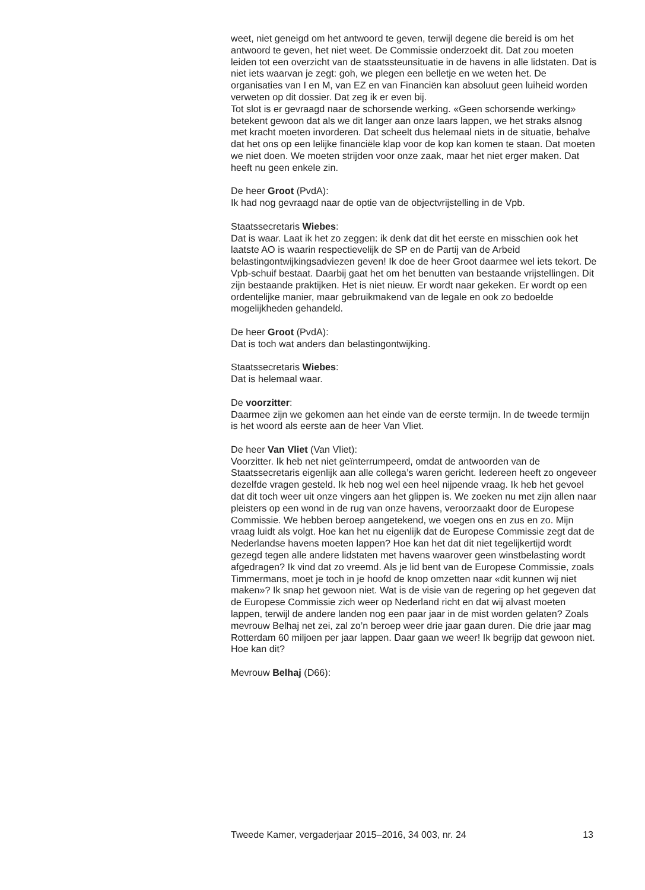weet, niet geneigd om het antwoord te geven, terwijl degene die bereid is om het antwoord te geven, het niet weet. De Commissie onderzoekt dit. Dat zou moeten leiden tot een overzicht van de staatssteunsituatie in de havens in alle lidstaten. Dat is niet iets waarvan je zegt: goh, we plegen een belletje en we weten het. De organisaties van I en M, van EZ en van Financiën kan absoluut geen luiheid worden verweten op dit dossier. Dat zeg ik er even bij.
Tot slot is er gevraagd naar de schorsende werking. «Geen schorsende werking» betekent gewoon dat als we dit langer aan onze laars lappen, we het straks alsnog met kracht moeten invorderen. Dat scheelt dus helemaal niets in de situatie, behalve dat het ons op een lelijke financiële klap voor de kop kan komen te staan. Dat moeten we niet doen. We moeten strijden voor onze zaak, maar het niet erger maken. Dat heeft nu geen enkele zin.
De heer Groot (PvdA):
Ik had nog gevraagd naar de optie van de objectvrijstelling in de Vpb.
Staatssecretaris Wiebes:
Dat is waar. Laat ik het zo zeggen: ik denk dat dit het eerste en misschien ook het laatste AO is waarin respectievelijk de SP en de Partij van de Arbeid belastingontwijkingsadviezen geven! Ik doe de heer Groot daarmee wel iets tekort. De Vpb-schuif bestaat. Daarbij gaat het om het benutten van bestaande vrijstellingen. Dit zijn bestaande praktijken. Het is niet nieuw. Er wordt naar gekeken. Er wordt op een ordentelijke manier, maar gebruikmakend van de legale en ook zo bedoelde mogelijkheden gehandeld.
De heer Groot (PvdA):
Dat is toch wat anders dan belastingontwijking.
Staatssecretaris Wiebes:
Dat is helemaal waar.
De voorzitter:
Daarmee zijn we gekomen aan het einde van de eerste termijn. In de tweede termijn is het woord als eerste aan de heer Van Vliet.
De heer Van Vliet (Van Vliet):
Voorzitter. Ik heb net niet geïnterrumpeerd, omdat de antwoorden van de Staatssecretaris eigenlijk aan alle collega’s waren gericht. Iedereen heeft zo ongeveer dezelfde vragen gesteld. Ik heb nog wel een heel nijpende vraag. Ik heb het gevoel dat dit toch weer uit onze vingers aan het glippen is. We zoeken nu met zijn allen naar pleisters op een wond in de rug van onze havens, veroorzaakt door de Europese Commissie. We hebben beroep aangetekend, we voegen ons en zus en zo. Mijn vraag luidt als volgt. Hoe kan het nu eigenlijk dat de Europese Commissie zegt dat de Nederlandse havens moeten lappen? Hoe kan het dat dit niet tegelijkertijd wordt gezegd tegen alle andere lidstaten met havens waarover geen winstbelasting wordt afgedragen? Ik vind dat zo vreemd. Als je lid bent van de Europese Commissie, zoals Timmermans, moet je toch in je hoofd de knop omzetten naar «dit kunnen wij niet maken»? Ik snap het gewoon niet. Wat is de visie van de regering op het gegeven dat de Europese Commissie zich weer op Nederland richt en dat wij alvast moeten lappen, terwijl de andere landen nog een paar jaar in de mist worden gelaten? Zoals mevrouw Belhaj net zei, zal zo’n beroep weer drie jaar gaan duren. Die drie jaar mag Rotterdam 60 miljoen per jaar lappen. Daar gaan we weer! Ik begrijp dat gewoon niet. Hoe kan dit?
Mevrouw Belhaj (D66):
Tweede Kamer, vergaderjaar 2015–2016, 34 003, nr. 24 13